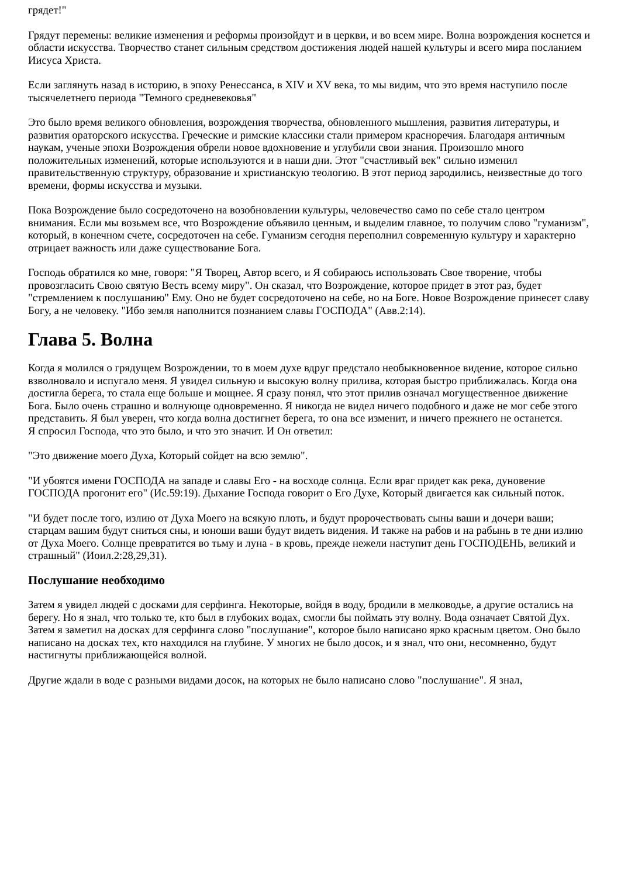грядет!"
Грядут перемены: великие изменения и реформы произойдут и в церкви, и во всем мире. Волна возрождения коснется и области искусства. Творчество станет сильным средством достижения людей нашей культуры и всего мира посланием Иисуса Христа.
Если заглянуть назад в историю, в эпоху Ренессанса, в XIV и XV века, то мы видим, что это время наступило после тысячелетнего периода "Темного средневековья"
Это было время великого обновления, возрождения творчества, обновленного мышления, развития литературы, и развития ораторского искусства. Греческие и римские классики стали примером красноречия. Благодаря античным наукам, ученые эпохи Возрождения обрели новое вдохновение и углубили свои знания. Произошло много положительных изменений, которые используются и в наши дни. Этот "счастливый век" сильно изменил правительственную структуру, образование и христианскую теологию. В этот период зародились, неизвестные до того времени, формы искусства и музыки.
Пока Возрождение было сосредоточено на возобновлении культуры, человечество само по себе стало центром внимания. Если мы возьмем все, что Возрождение объявило ценным, и выделим главное, то получим слово "гуманизм", который, в конечном счете, сосредоточен на себе. Гуманизм сегодня переполнил современную культуру и характерно отрицает важность или даже существование Бога.
Господь обратился ко мне, говоря: "Я Творец, Автор всего, и Я собираюсь использовать Свое творение, чтобы провозгласить Свою святую Весть всему миру". Он сказал, что Возрождение, которое придет в этот раз, будет "стремлением к послушанию" Ему. Оно не будет сосредоточено на себе, но на Боге. Новое Возрождение принесет славу Богу, а не человеку. "Ибо земля наполнится познанием славы ГОСПОДА" (Авв.2:14).
Глава 5. Волна
Когда я молился о грядущем Возрождении, то в моем духе вдруг предстало необыкновенное видение, которое сильно взволновало и испугало меня. Я увидел сильную и высокую волну прилива, которая быстро приближалась. Когда она достигла берега, то стала еще больше и мощнее. Я сразу понял, что этот прилив означал могущественное движение Бога. Было очень страшно и волнующе одновременно. Я никогда не видел ничего подобного и даже не мог себе этого представить. Я был уверен, что когда волна достигнет берега, то она все изменит, и ничего прежнего не останется.
Я спросил Господа, что это было, и что это значит. И Он ответил:
"Это движение моего Духа, Который сойдет на всю землю".
"И убоятся имени ГОСПОДА на западе и славы Его - на восходе солнца. Если враг придет как река, дуновение ГОСПОДА прогонит его" (Ис.59:19). Дыхание Господа говорит о Его Духе, Который двигается как сильный поток.
"И будет после того, излию от Духа Моего на всякую плоть, и будут пророчествовать сыны ваши и дочери ваши; старцам вашим будут сниться сны, и юноши ваши будут видеть видения. И также на рабов и на рабынь в те дни излию от Духа Моего. Солнце превратится во тьму и луна - в кровь, прежде нежели наступит день ГОСПОДЕНЬ, великий и страшный" (Иоил.2:28,29,31).
Послушание необходимо
Затем я увидел людей с досками для серфинга. Некоторые, войдя в воду, бродили в мелководье, а другие остались на берегу. Но я знал, что только те, кто был в глубоких водах, смогли бы поймать эту волну. Вода означает Святой Дух. Затем я заметил на досках для серфинга слово "послушание", которое было написано ярко красным цветом. Оно было написано на досках тех, кто находился на глубине. У многих не было досок, и я знал, что они, несомненно, будут настигнуты приближающейся волной.
Другие ждали в воде с разными видами досок, на которых не было написано слово "послушание". Я знал,